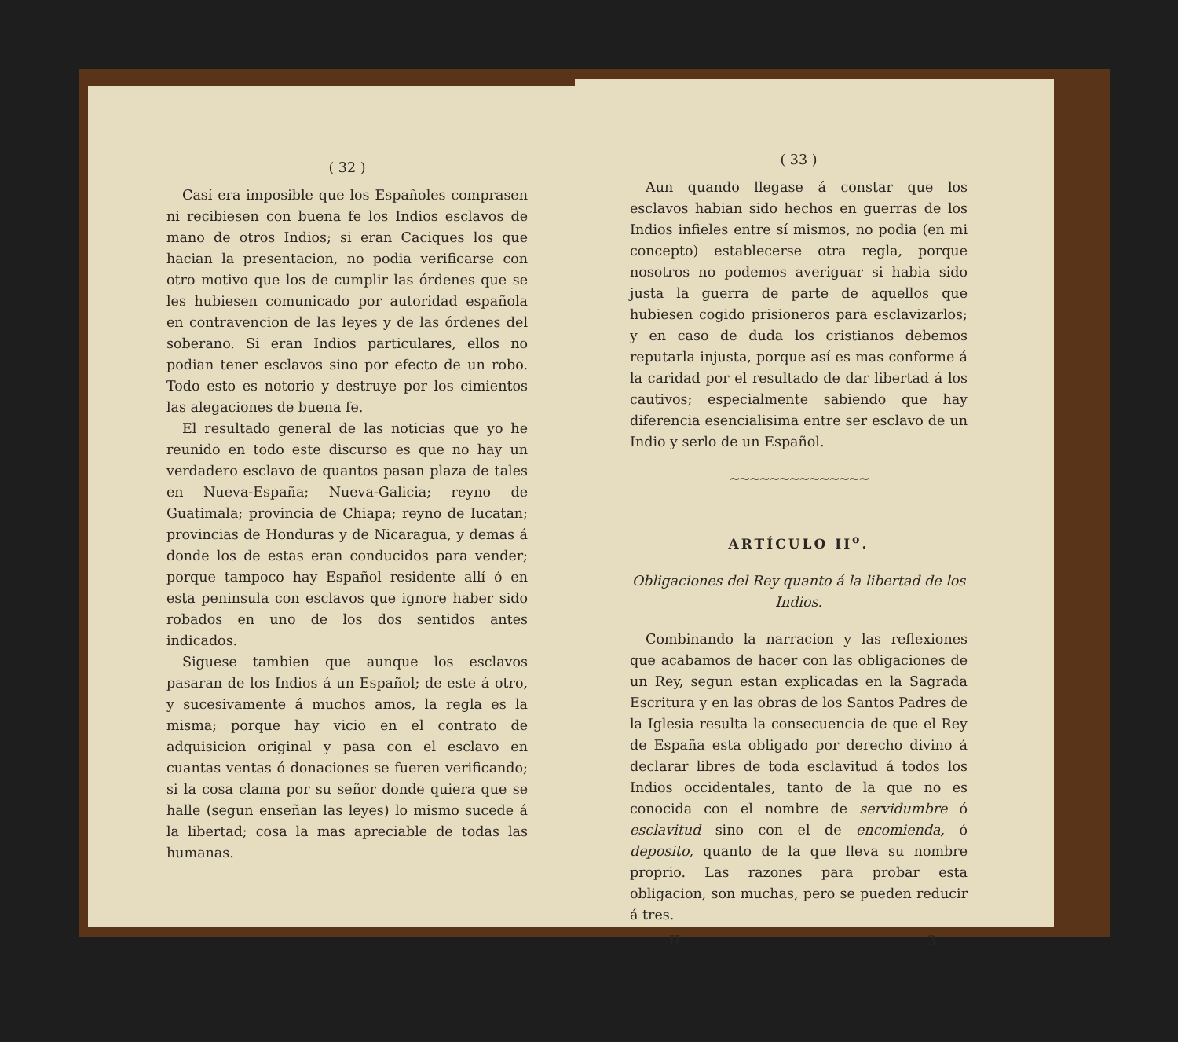( 32 )
Casí era imposible que los Españoles comprasen ni recibiesen con buena fe los Indios esclavos de mano de otros Indios; si eran Caciques los que hacian la presentacion, no podia verificarse con otro motivo que los de cumplir las órdenes que se les hubiesen comunicado por autoridad española en contravencion de las leyes y de las órdenes del soberano. Si eran Indios particulares, ellos no podian tener esclavos sino por efecto de un robo. Todo esto es notorio y destruye por los cimientos las alegaciones de buena fe.
El resultado general de las noticias que yo he reunido en todo este discurso es que no hay un verdadero esclavo de quantos pasan plaza de tales en Nueva-España; Nueva-Galicia; reyno de Guatimala; provincia de Chiapa; reyno de Iucatan; provincias de Honduras y de Nicaragua, y demas á donde los de estas eran conducidos para vender; porque tampoco hay Español residente allí ó en esta peninsula con esclavos que ignore haber sido robados en uno de los dos sentidos antes indicados.
Siguese tambien que aunque los esclavos pasaran de los Indios á un Español; de este á otro, y sucesivamente á muchos amos, la regla es la misma; porque hay vicio en el contrato de adquisicion original y pasa con el esclavo en cuantas ventas ó donaciones se fueren verificando; si la cosa clama por su señor donde quiera que se halle (segun enseñan las leyes) lo mismo sucede á la libertad; cosa la mas apreciable de todas las humanas.
( 33 )
Aun quando llegase á constar que los esclavos habian sido hechos en guerras de los Indios infieles entre sí mismos, no podia (en mi concepto) establecerse otra regla, porque nosotros no podemos averiguar si habia sido justa la guerra de parte de aquellos que hubiesen cogido prisioneros para esclavizarlos; y en caso de duda los cristianos debemos reputarla injusta, porque así es mas conforme á la caridad por el resultado de dar libertad á los cautivos; especialmente sabiendo que hay diferencia esencialisima entre ser esclavo de un Indio y serlo de un Español.
~~~~~~~~~~~~~~
ARTÍCULO II<sup>o</sup>.
Obligaciones del Rey quanto á la libertad de los Indios.
Combinando la narracion y las reflexiones que acabamos de hacer con las obligaciones de un Rey, segun estan explicadas en la Sagrada Escritura y en las obras de los Santos Padres de la Iglesia resulta la consecuencia de que el Rey de España esta obligado por derecho divino á declarar libres de toda esclavitud á todos los Indios occidentales, tanto de la que no es conocida con el nombre de servidumbre ó esclavitud sino con el de encomienda, ó deposito, quanto de la que lleva su nombre proprio. Las razones para probar esta obligacion, son muchas, pero se pueden reducir á tres.
II. 3